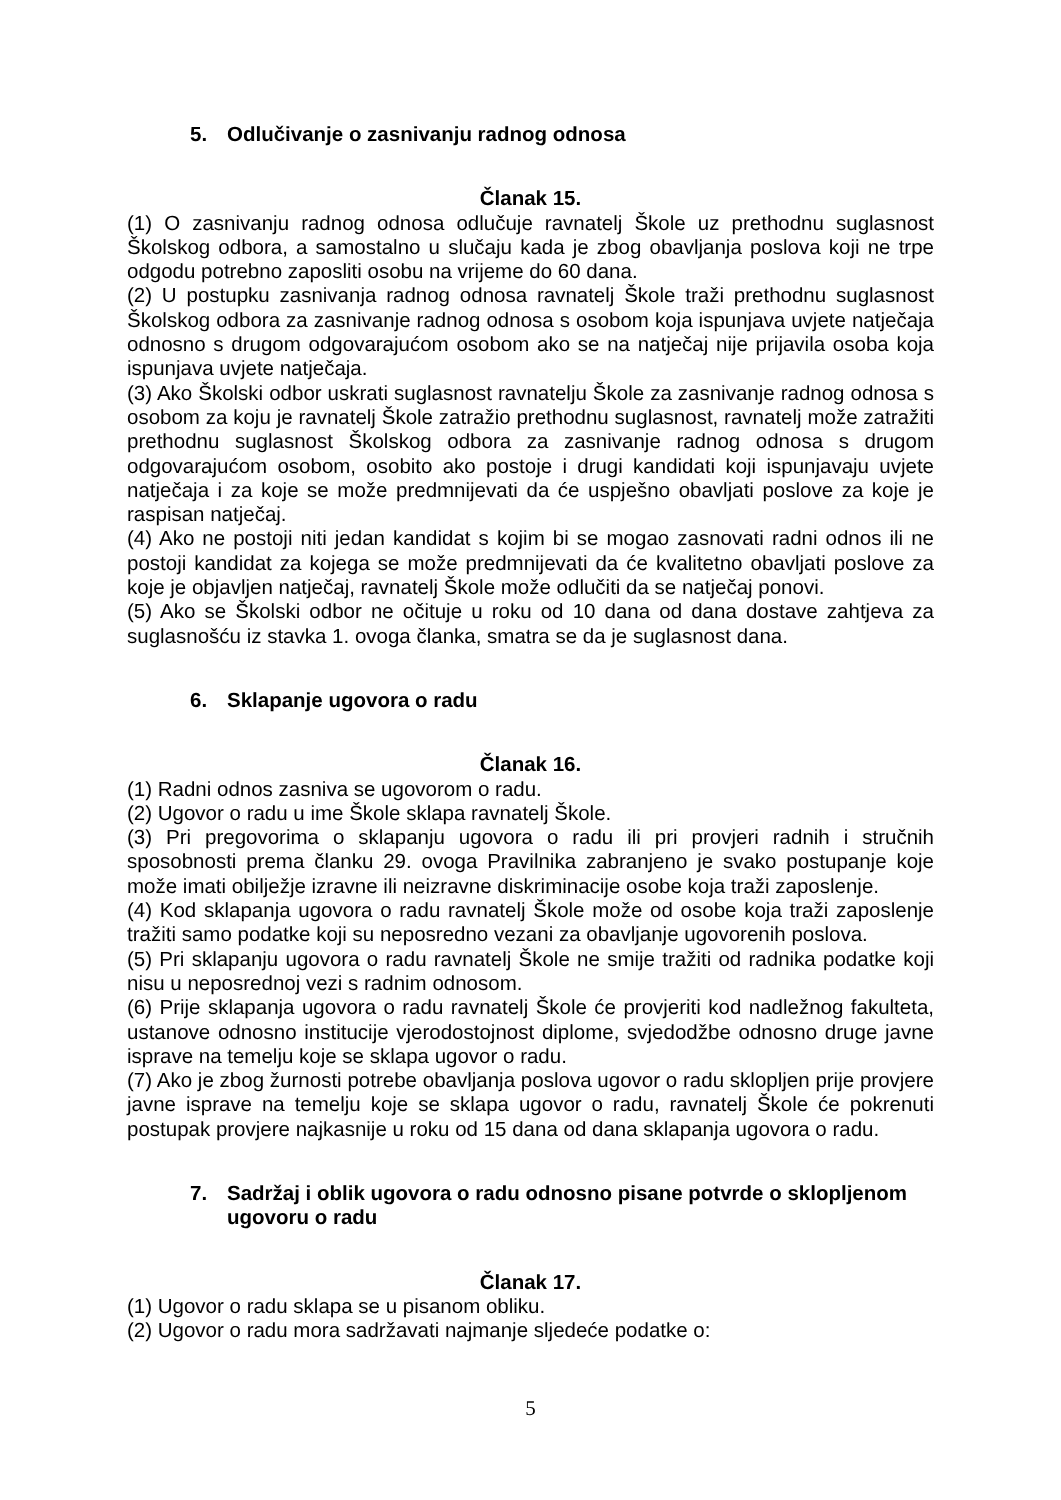5. Odlučivanje o zasnivanju radnog odnosa
Članak 15.
(1) O zasnivanju radnog odnosa odlučuje ravnatelj Škole uz prethodnu suglasnost Školskog odbora, a samostalno u slučaju kada je zbog obavljanja poslova koji ne trpe odgodu potrebno zaposliti osobu na vrijeme do 60 dana.
(2) U postupku zasnivanja radnog odnosa ravnatelj Škole traži prethodnu suglasnost Školskog odbora za zasnivanje radnog odnosa s osobom koja ispunjava uvjete natječaja odnosno s drugom odgovarajućom osobom ako se na natječaj nije prijavila osoba koja ispunjava uvjete natječaja.
(3) Ako Školski odbor uskrati suglasnost ravnatelju Škole za zasnivanje radnog odnosa s osobom za koju je ravnatelj Škole zatražio prethodnu suglasnost, ravnatelj može zatražiti prethodnu suglasnost Školskog odbora za zasnivanje radnog odnosa s drugom odgovarajućom osobom, osobito ako postoje i drugi kandidati koji ispunjavaju uvjete natječaja i za koje se može predmnijevati da će uspješno obavljati poslove za koje je raspisan natječaj.
(4) Ako ne postoji niti jedan kandidat s kojim bi se mogao zasnovati radni odnos ili ne postoji kandidat za kojega se može predmnijevati da će kvalitetno obavljati poslove za koje je objavljen natječaj, ravnatelj Škole može odlučiti da se natječaj ponovi.
(5) Ako se Školski odbor ne očituje u roku od 10 dana od dana dostave zahtjeva za suglasnošću iz stavka 1. ovoga članka, smatra se da je suglasnost dana.
6. Sklapanje ugovora o radu
Članak 16.
(1) Radni odnos zasniva se ugovorom o radu.
(2) Ugovor o radu u ime Škole sklapa ravnatelj Škole.
(3) Pri pregovorima o sklapanju ugovora o radu ili pri provjeri radnih i stručnih sposobnosti prema članku 29. ovoga Pravilnika zabranjeno je svako postupanje koje može imati obilježje izravne ili neizravne diskriminacije osobe koja traži zaposlenje.
(4) Kod sklapanja ugovora o radu ravnatelj Škole može od osobe koja traži zaposlenje tražiti samo podatke koji su neposredno vezani za obavljanje ugovorenih poslova.
(5) Pri sklapanju ugovora o radu ravnatelj Škole ne smije tražiti od radnika podatke koji nisu u neposrednoj vezi s radnim odnosom.
(6) Prije sklapanja ugovora o radu ravnatelj Škole će provjeriti kod nadležnog fakulteta, ustanove odnosno institucije vjerodostojnost diplome, svjedodžbe odnosno druge javne isprave na temelju koje se sklapa ugovor o radu.
(7) Ako je zbog žurnosti potrebe obavljanja poslova ugovor o radu sklopljen prije provjere javne isprave na temelju koje se sklapa ugovor o radu, ravnatelj Škole će pokrenuti postupak provjere najkasnije u roku od 15 dana od dana sklapanja ugovora o radu.
7. Sadržaj i oblik ugovora o radu odnosno pisane potvrde o sklopljenom ugovoru o radu
Članak 17.
(1) Ugovor o radu sklapa se u pisanom obliku.
(2) Ugovor o radu mora sadržavati najmanje sljedeće podatke o:
5